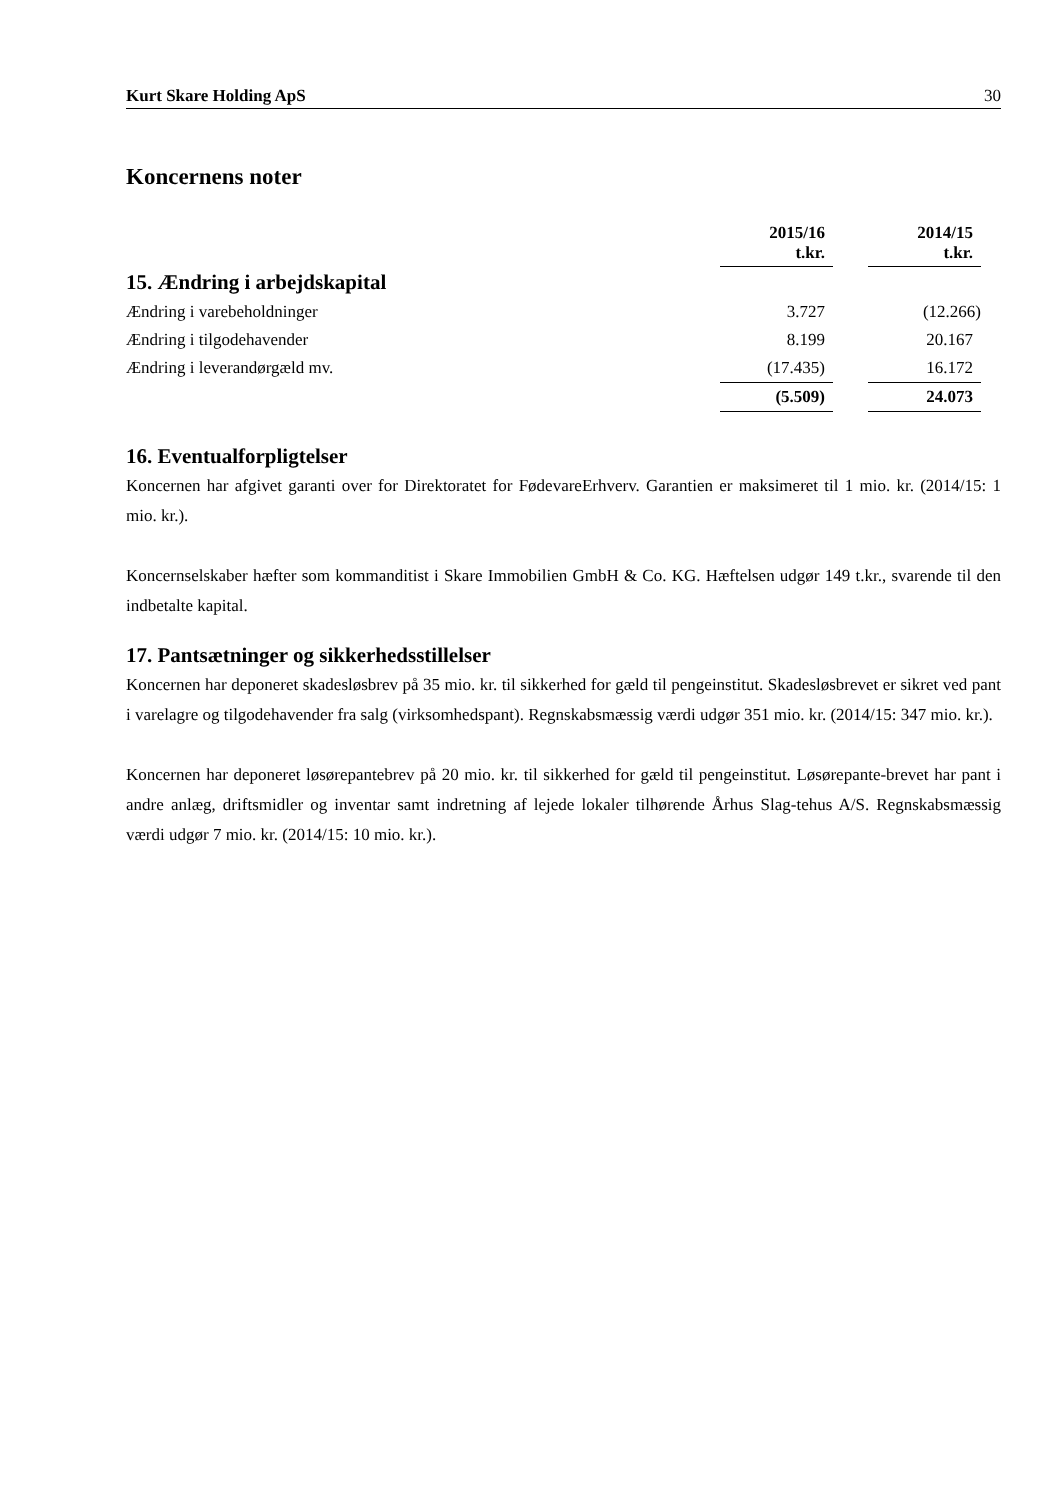Kurt Skare Holding ApS 30
Koncernens noter
| | 2015/16 t.kr. | | 2014/15 t.kr. |
| 15. Ændring i arbejdskapital | | | |
| Ændring i varebeholdninger | 3.727 | | (12.266) |
| Ændring i tilgodehavender | 8.199 | | 20.167 |
| Ændring i leverandørgæld mv. | (17.435) | | 16.172 |
| | (5.509) | | 24.073 |
16. Eventualforpligtelser
Koncernen har afgivet garanti over for Direktoratet for FødevareErhverv. Garantien er maksimeret til 1 mio. kr. (2014/15: 1 mio. kr.).
Koncernselskaber hæfter som kommanditist i Skare Immobilien GmbH & Co. KG. Hæftelsen udgør 149 t.kr., svarende til den indbetalte kapital.
17. Pantsætninger og sikkerhedsstillelser
Koncernen har deponeret skadesløsbrev på 35 mio. kr. til sikkerhed for gæld til pengeinstitut. Skadesløsbrevet er sikret ved pant i varelagre og tilgodehavender fra salg (virksomhedspant). Regnskabsmæssig værdi udgør 351 mio. kr. (2014/15: 347 mio. kr.).
Koncernen har deponeret løsørepantebrev på 20 mio. kr. til sikkerhed for gæld til pengeinstitut. Løsørepante-brevet har pant i andre anlæg, driftsmidler og inventar samt indretning af lejede lokaler tilhørende Århus Slag-tehus A/S. Regnskabsmæssig værdi udgør 7 mio. kr. (2014/15: 10 mio. kr.).